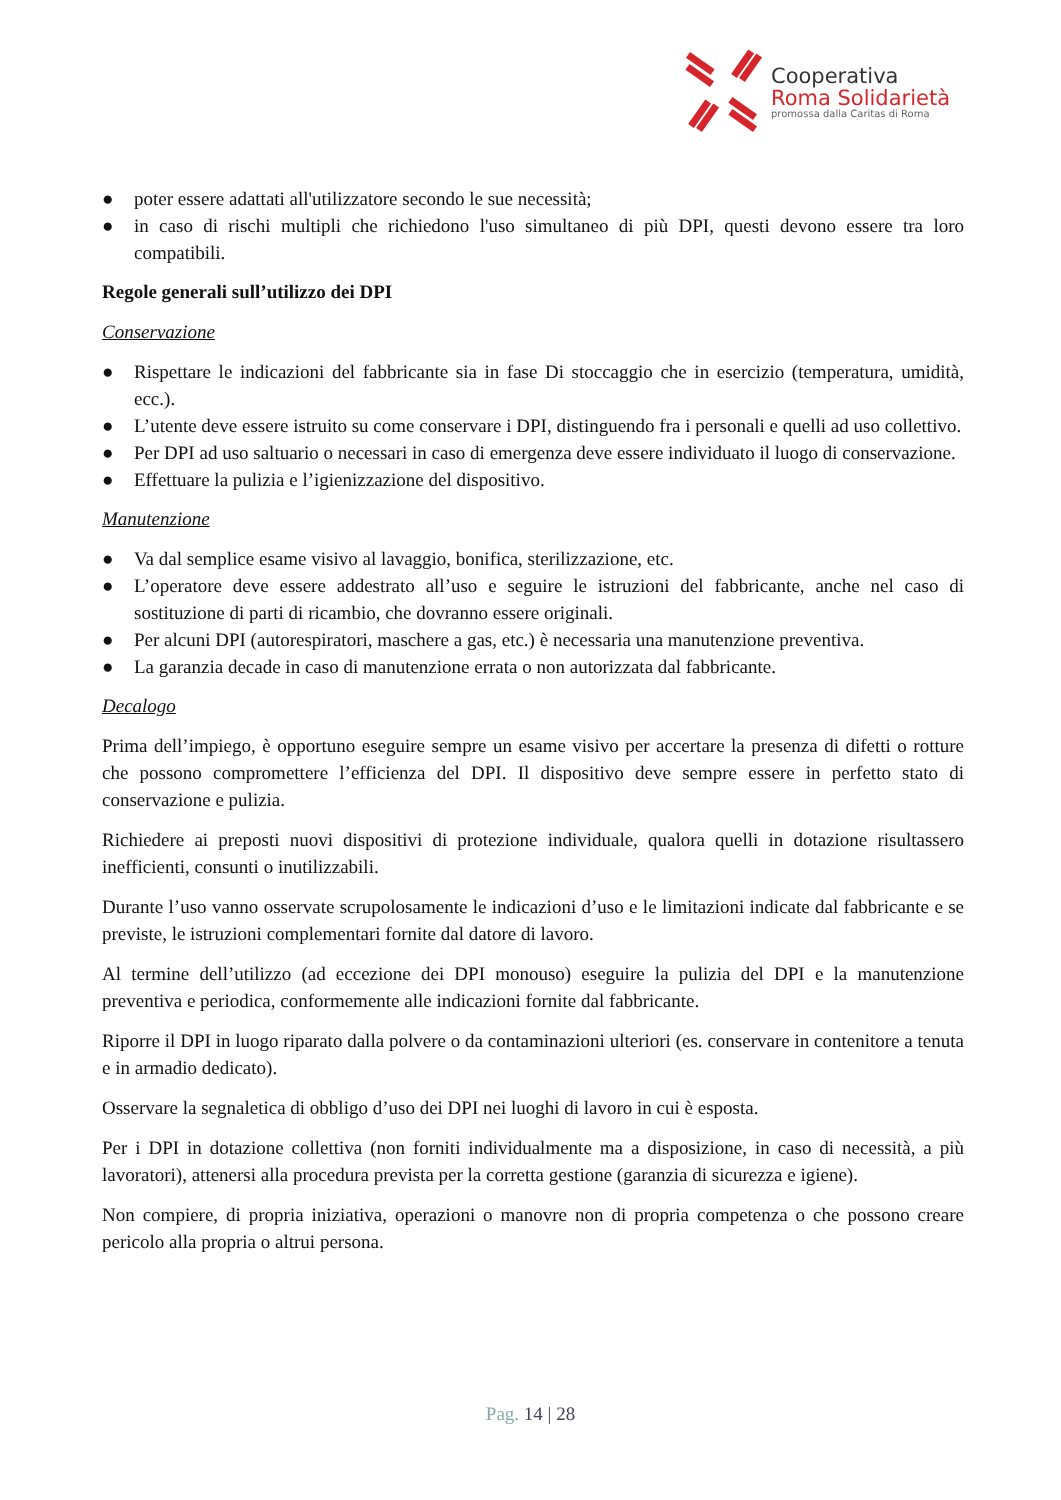Cooperativa
Roma Solidarietà
promossa dalla Caritas di Roma
● poter essere adattati all'utilizzatore secondo le sue necessità;
● in caso di rischi multipli che richiedono l'uso simultaneo di più DPI, questi devono essere tra loro compatibili.
Regole generali sull’utilizzo dei DPI
Conservazione
● Rispettare le indicazioni del fabbricante sia in fase Di stoccaggio che in esercizio (temperatura, umidità, ecc.).
● L’utente deve essere istruito su come conservare i DPI, distinguendo fra i personali e quelli ad uso collettivo.
● Per DPI ad uso saltuario o necessari in caso di emergenza deve essere individuato il luogo di conservazione.
● Effettuare la pulizia e l’igienizzazione del dispositivo.
Manutenzione
● Va dal semplice esame visivo al lavaggio, bonifica, sterilizzazione, etc.
● L’operatore deve essere addestrato all’uso e seguire le istruzioni del fabbricante, anche nel caso di sostituzione di parti di ricambio, che dovranno essere originali.
● Per alcuni DPI (autorespiratori, maschere a gas, etc.) è necessaria una manutenzione preventiva.
● La garanzia decade in caso di manutenzione errata o non autorizzata dal fabbricante.
Decalogo
Prima dell’impiego, è opportuno eseguire sempre un esame visivo per accertare la presenza di difetti o rotture che possono compromettere l’efficienza del DPI. Il dispositivo deve sempre essere in perfetto stato di conservazione e pulizia.
Richiedere ai preposti nuovi dispositivi di protezione individuale, qualora quelli in dotazione risultassero inefficienti, consunti o inutilizzabili.
Durante l’uso vanno osservate scrupolosamente le indicazioni d’uso e le limitazioni indicate dal fabbricante e se previste, le istruzioni complementari fornite dal datore di lavoro.
Al termine dell’utilizzo (ad eccezione dei DPI monouso) eseguire la pulizia del DPI e la manutenzione preventiva e periodica, conformemente alle indicazioni fornite dal fabbricante.
Riporre il DPI in luogo riparato dalla polvere o da contaminazioni ulteriori (es. conservare in contenitore a tenuta e in armadio dedicato).
Osservare la segnaletica di obbligo d’uso dei DPI nei luoghi di lavoro in cui è esposta.
Per i DPI in dotazione collettiva (non forniti individualmente ma a disposizione, in caso di necessità, a più lavoratori), attenersi alla procedura prevista per la corretta gestione (garanzia di sicurezza e igiene).
Non compiere, di propria iniziativa, operazioni o manovre non di propria competenza o che possono creare pericolo alla propria o altrui persona.
Pag. 14 | 28